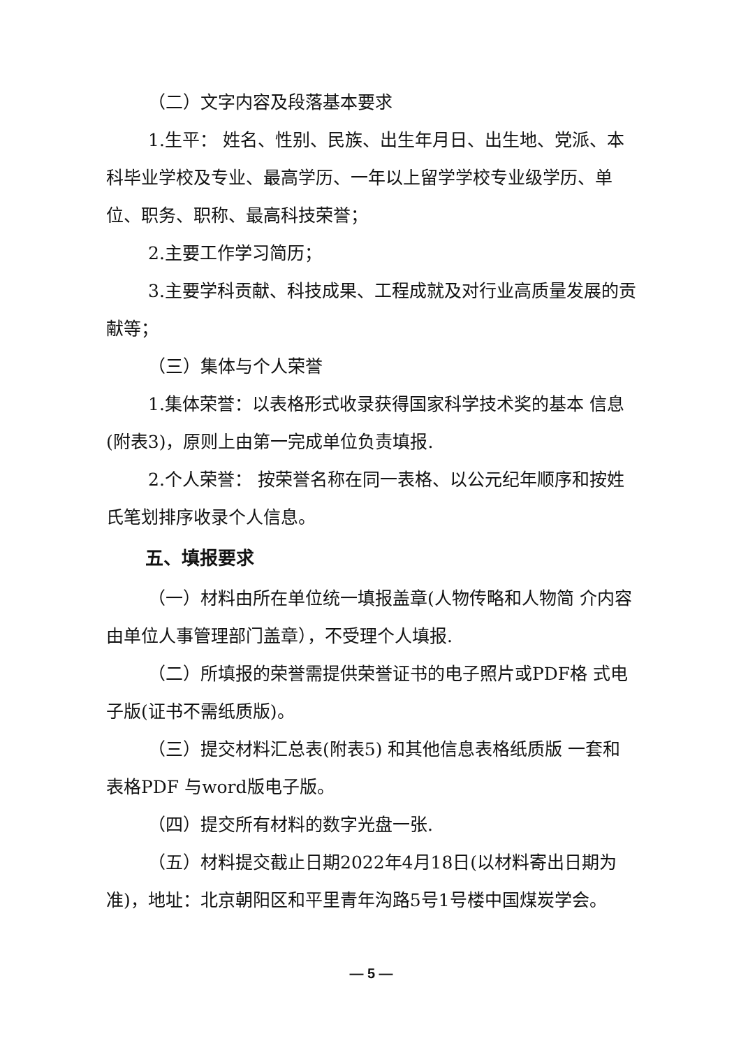（二）文字内容及段落基本要求
1.生平： 姓名、性别、民族、出生年月日、出生地、党派、本科毕业学校及专业、最高学历、一年以上留学学校专业级学历、单位、职务、职称、最高科技荣誉；
2.主要工作学习简历；
3.主要学科贡献、科技成果、工程成就及对行业高质量发展的贡献等；
（三）集体与个人荣誉
1.集体荣誉：以表格形式收录获得国家科学技术奖的基本 信息(附表3)，原则上由第一完成单位负责填报.
2.个人荣誉： 按荣誉名称在同一表格、以公元纪年顺序和按姓氏笔划排序收录个人信息。
五、填报要求
（一）材料由所在单位统一填报盖章(人物传略和人物简 介内容由单位人事管理部门盖章），不受理个人填报.
（二）所填报的荣誉需提供荣誉证书的电子照片或PDF格 式电子版(证书不需纸质版)。
（三）提交材料汇总表(附表5) 和其他信息表格纸质版 一套和表格PDF 与word版电子版。
（四）提交所有材料的数字光盘一张.
（五）材料提交截止日期2022年4月18日(以材料寄出日期为准)，地址：北京朝阳区和平里青年沟路5号1号楼中国煤炭学会。
— 5 —